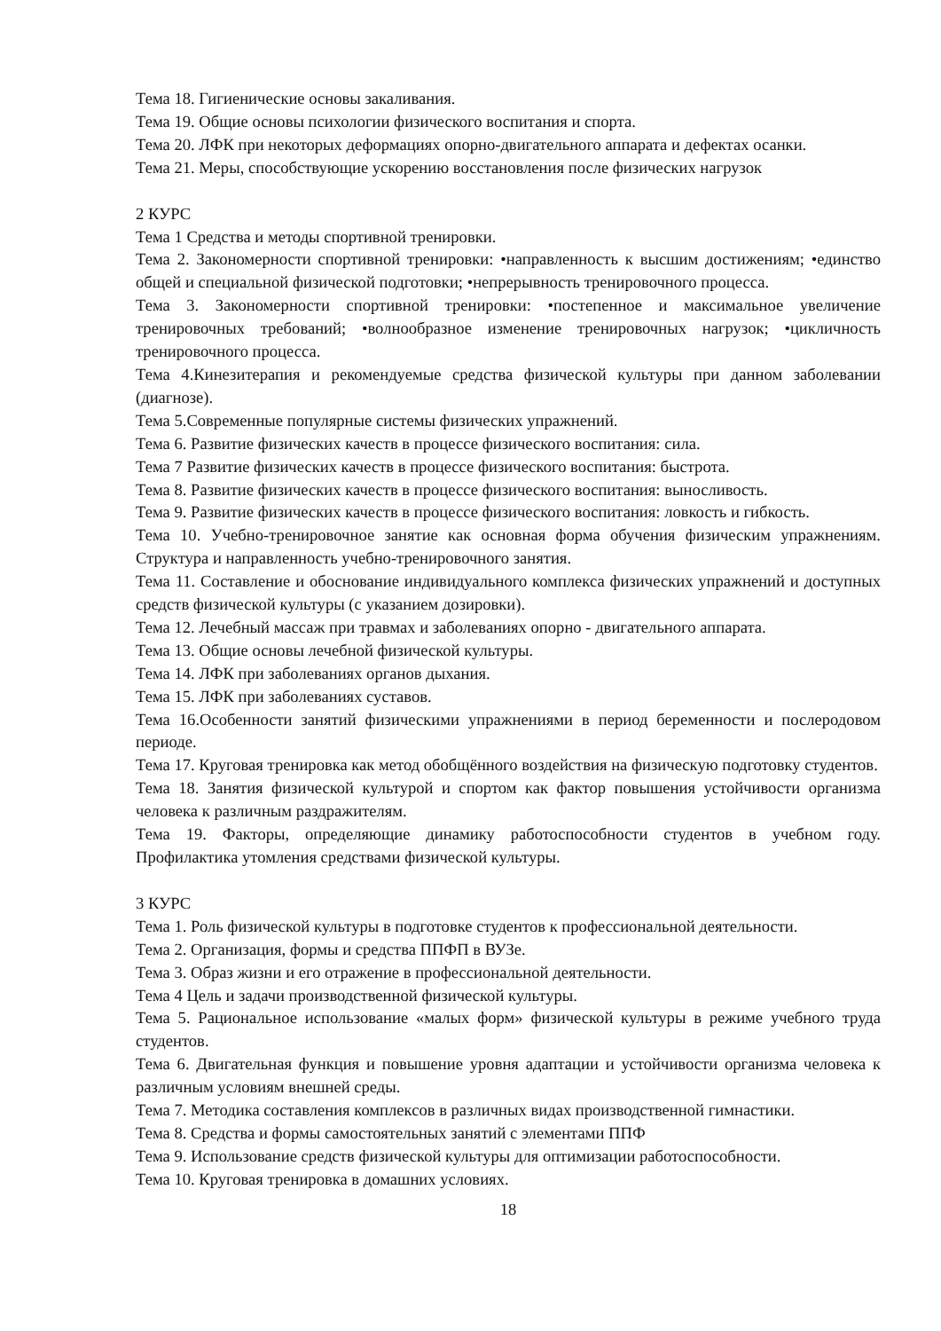Тема 18. Гигиенические основы закаливания.
Тема 19. Общие основы психологии физического воспитания и спорта.
Тема 20. ЛФК при некоторых деформациях опорно-двигательного аппарата и дефектах осанки.
Тема 21. Меры, способствующие ускорению восстановления после физических нагрузок
2 КУРС
Тема 1 Средства и методы спортивной тренировки.
Тема 2. Закономерности спортивной тренировки: •направленность к высшим достижениям; •единство общей и специальной физической подготовки; •непрерывность тренировочного процесса.
Тема 3. Закономерности спортивной тренировки: •постепенное и максимальное увеличение тренировочных требований; •волнообразное изменение тренировочных нагрузок; •цикличность тренировочного процесса.
Тема 4.Кинезитерапия и рекомендуемые средства физической культуры при данном заболевании (диагнозе).
Тема 5.Современные популярные системы физических упражнений.
Тема 6. Развитие физических качеств в процессе физического воспитания: сила.
Тема 7 Развитие физических качеств в процессе физического воспитания: быстрота.
Тема 8. Развитие физических качеств в процессе физического воспитания: выносливость.
Тема 9. Развитие физических качеств в процессе физического воспитания: ловкость и гибкость.
Тема 10. Учебно-тренировочное занятие как основная форма обучения физическим упражнениям. Структура и направленность учебно-тренировочного занятия.
Тема 11. Составление и обоснование индивидуального комплекса физических упражнений и доступных средств физической культуры (с указанием дозировки).
Тема 12. Лечебный массаж при травмах и заболеваниях опорно - двигательного аппарата.
Тема 13. Общие основы лечебной физической культуры.
Тема 14. ЛФК при заболеваниях органов дыхания.
Тема 15. ЛФК при заболеваниях суставов.
Тема 16.Особенности занятий физическими упражнениями в период беременности и послеродовом периоде.
Тема 17. Круговая тренировка как метод обобщённого воздействия на физическую подготовку студентов.
Тема 18. Занятия физической культурой и спортом как фактор повышения устойчивости организма человека к различным раздражителям.
Тема 19. Факторы, определяющие динамику работоспособности студентов в учебном году. Профилактика утомления средствами физической культуры.
3 КУРС
Тема 1. Роль физической культуры в подготовке студентов к профессиональной деятельности.
Тема 2. Организация, формы и средства ППФП в ВУЗе.
Тема 3. Образ жизни и его отражение в профессиональной деятельности.
Тема 4 Цель и задачи производственной физической культуры.
Тема 5. Рациональное использование «малых форм» физической культуры в режиме учебного труда студентов.
Тема 6. Двигательная функция и повышение уровня адаптации и устойчивости организма человека к различным условиям внешней среды.
Тема 7. Методика составления комплексов в различных видах производственной гимнастики.
Тема 8. Средства и формы самостоятельных занятий с элементами ППФ
Тема 9. Использование средств физической культуры для оптимизации работоспособности.
Тема 10. Круговая тренировка в домашних условиях.
18